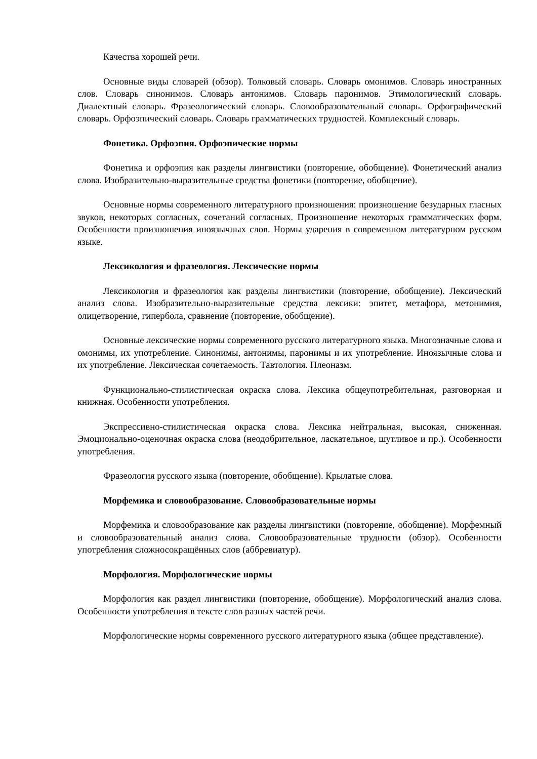Качества хорошей речи.
Основные виды словарей (обзор). Толковый словарь. Словарь омонимов. Словарь иностранных слов. Словарь синонимов. Словарь антонимов. Словарь паронимов. Этимологический словарь. Диалектный словарь. Фразеологический словарь. Словообразовательный словарь. Орфографический словарь. Орфоэпический словарь. Словарь грамматических трудностей. Комплексный словарь.
Фонетика. Орфоэпия. Орфоэпические нормы
Фонетика и орфоэпия как разделы лингвистики (повторение, обобщение). Фонетический анализ слова. Изобразительно-выразительные средства фонетики (повторение, обобщение).
Основные нормы современного литературного произношения: произношение безударных гласных звуков, некоторых согласных, сочетаний согласных. Произношение некоторых грамматических форм. Особенности произношения иноязычных слов. Нормы ударения в современном литературном русском языке.
Лексикология и фразеология. Лексические нормы
Лексикология и фразеология как разделы лингвистики (повторение, обобщение). Лексический анализ слова. Изобразительно-выразительные средства лексики: эпитет, метафора, метонимия, олицетворение, гипербола, сравнение (повторение, обобщение).
Основные лексические нормы современного русского литературного языка. Многозначные слова и омонимы, их употребление. Синонимы, антонимы, паронимы и их употребление. Иноязычные слова и их употребление. Лексическая сочетаемость. Тавтология. Плеоназм.
Функционально-стилистическая окраска слова. Лексика общеупотребительная, разговорная и книжная. Особенности употребления.
Экспрессивно-стилистическая окраска слова. Лексика нейтральная, высокая, сниженная. Эмоционально-оценочная окраска слова (неодобрительное, ласкательное, шутливое и пр.). Особенности употребления.
Фразеология русского языка (повторение, обобщение). Крылатые слова.
Морфемика и словообразование. Словообразовательные нормы
Морфемика и словообразование как разделы лингвистики (повторение, обобщение). Морфемный и словообразовательный анализ слова. Словообразовательные трудности (обзор). Особенности употребления сложносокращённых слов (аббревиатур).
Морфология. Морфологические нормы
Морфология как раздел лингвистики (повторение, обобщение). Морфологический анализ слова. Особенности употребления в тексте слов разных частей речи.
Морфологические нормы современного русского литературного языка (общее представление).